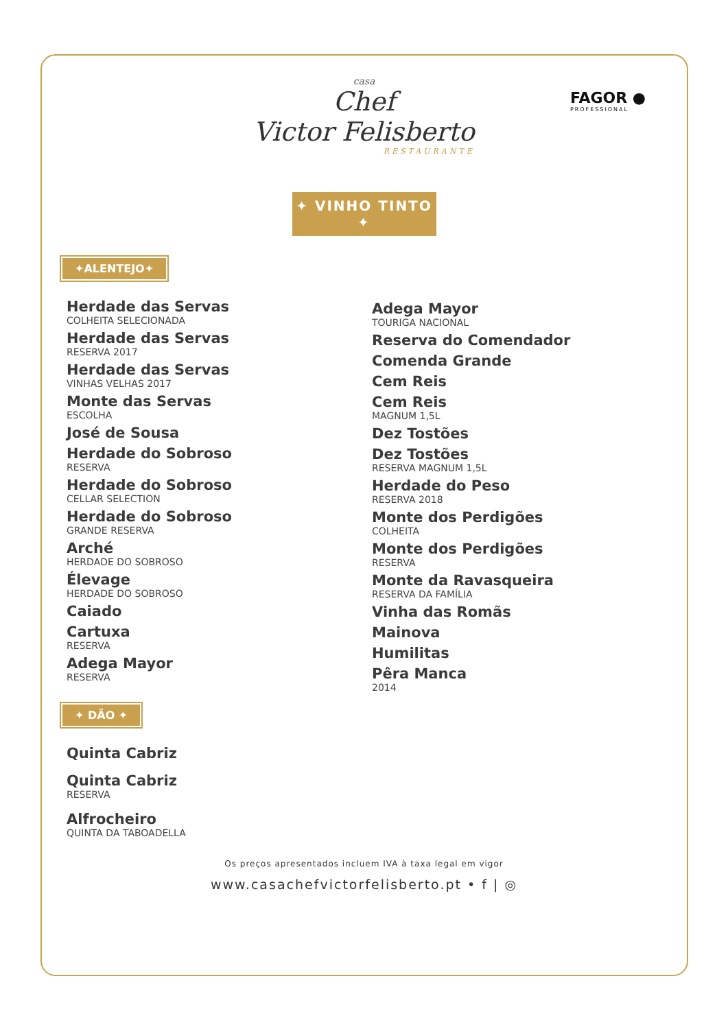casa
Chef
Victor Felisberto
RESTAURANTE
FAGOR ●
PROFESSIONAL
✦ VINHO TINTO ✦
✦ALENTEJO✦
Herdade das Servas
COLHEITA SELECIONADA
Herdade das Servas
RESERVA 2017
Herdade das Servas
VINHAS VELHAS 2017
Monte das Servas
ESCOLHA
José de Sousa
Herdade do Sobroso
RESERVA
Herdade do Sobroso
CELLAR SELECTION
Herdade do Sobroso
GRANDE RESERVA
Arché
HERDADE DO SOBROSO
Élevage
HERDADE DO SOBROSO
Caiado
Cartuxa
RESERVA
Adega Mayor
RESERVA
✦ DÃO ✦
Quinta Cabriz
Quinta Cabriz
RESERVA
Alfrocheiro
QUINTA DA TABOADELLA
Adega Mayor
TOURIGA NACIONAL
Reserva do Comendador
Comenda Grande
Cem Reis
Cem Reis
MAGNUM 1,5L
Dez Tostões
Dez Tostões
RESERVA MAGNUM 1,5L
Herdade do Peso
RESERVA 2018
Monte dos Perdigões
COLHEITA
Monte dos Perdigões
RESERVA
Monte da Ravasqueira
RESERVA DA FAMÍLIA
Vinha das Romãs
Mainova
Humilitas
Pêra Manca
2014
Os preços apresentados incluem IVA à taxa legal em vigor
www.casachefvictorfelisberto.pt • f | ◎